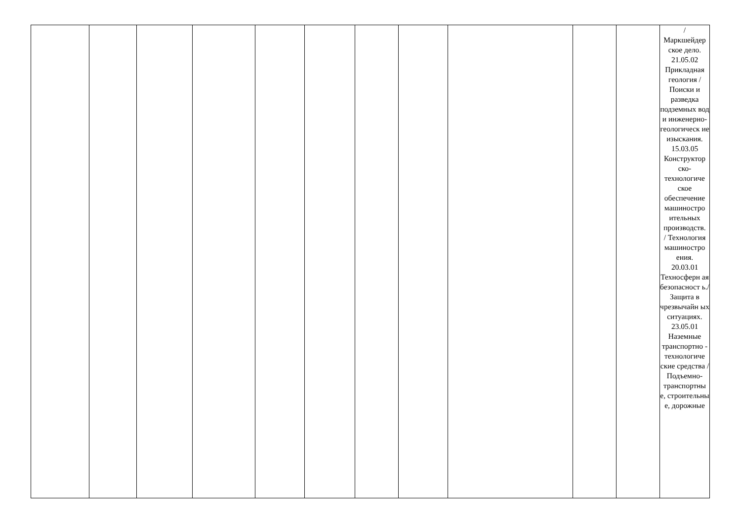| | | | | | | | | | | | / Маркшейдер ское дело. 21.05.02 Прикладная геология /Поиски и разведка подземных вод и инженерно-геологическ ие изыскания. 15.03.05 Конструктор ско-технологиче ское обеспечение машиностро ительных производств. / Технология машиностро ения. 20.03.01 Техносферн ая безопасност ь./ Защита в чрезвычайн ых ситуациях. 23.05.01 Наземные транспортно - технологиче ские средства /Подъемно-транспортны е, строительны е, дорожные |